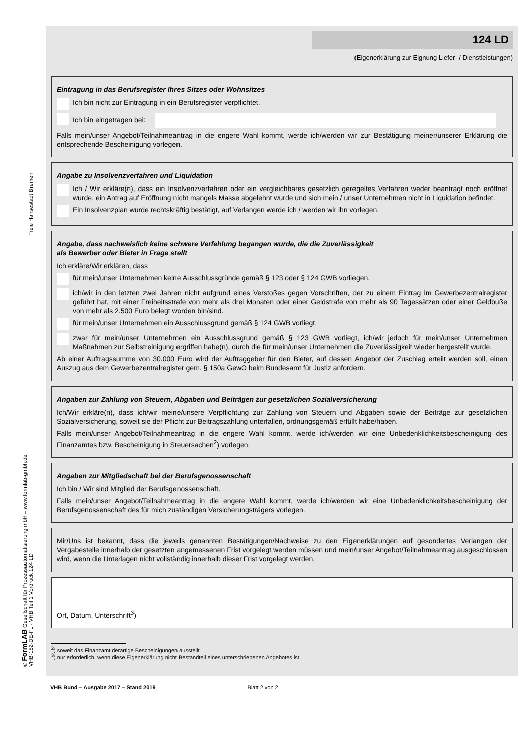Freie Hansestadt Bremen
© FormLAB Gesellschaft für Prozessautomatisierung mbH – www.formlab-gmbh.de VHB-152-DE-FL - VHB Teil 1 Vordruck 124 LD
124 LD
(Eigenerklärung zur Eignung Liefer- / Dienstleistungen)
Eintragung in das Berufsregister Ihres Sitzes oder Wohnsitzes
Ich bin nicht zur Eintragung in ein Berufsregister verpflichtet.
Ich bin eingetragen bei:
Falls mein/unser Angebot/Teilnahmeantrag in die engere Wahl kommt, werde ich/werden wir zur Bestätigung meiner/unserer Erklärung die entsprechende Bescheinigung vorlegen.
Angabe zu Insolvenzverfahren und Liquidation
Ich / Wir erkläre(n), dass ein Insolvenzverfahren oder ein vergleichbares gesetzlich geregeltes Verfahren weder beantragt noch eröffnet wurde, ein Antrag auf Eröffnung nicht mangels Masse abgelehnt wurde und sich mein / unser Unternehmen nicht in Liquidation befindet.
Ein Insolvenzplan wurde rechtskräftig bestätigt, auf Verlangen werde ich / werden wir ihn vorlegen.
Angabe, dass nachweislich keine schwere Verfehlung begangen wurde, die die Zuverlässigkeit
als Bewerber oder Bieter in Frage stellt
Ich erkläre/Wir erklären, dass
für mein/unser Unternehmen keine Ausschlussgründe gemäß § 123 oder § 124 GWB vorliegen.
ich/wir in den letzten zwei Jahren nicht aufgrund eines Verstoßes gegen Vorschriften, der zu einem Eintrag im Gewerbezentralregister geführt hat, mit einer Freiheitsstrafe von mehr als drei Monaten oder einer Geldstrafe von mehr als 90 Tagessätzen oder einer Geldbuße von mehr als 2.500 Euro belegt worden bin/sind.
für mein/unser Unternehmen ein Ausschlussgrund gemäß § 124 GWB vorliegt.
zwar für mein/unser Unternehmen ein Ausschlussgrund gemäß § 123 GWB vorliegt, ich/wir jedoch für mein/unser Unternehmen Maßnahmen zur Selbstreinigung ergriffen habe(n), durch die für mein/unser Unternehmen die Zuverlässigkeit wieder hergestellt wurde.
Ab einer Auftragssumme von 30.000 Euro wird der Auftraggeber für den Bieter, auf dessen Angebot der Zuschlag erteilt werden soll, einen Auszug aus dem Gewerbezentralregister gem. § 150a GewO beim Bundesamt für Justiz anfordern.
Angaben zur Zahlung von Steuern, Abgaben und Beiträgen zur gesetzlichen Sozialversicherung
Ich/Wir erkläre(n), dass ich/wir meine/unsere Verpflichtung zur Zahlung von Steuern und Abgaben sowie der Beiträge zur gesetzlichen Sozialversicherung, soweit sie der Pflicht zur Beitragszahlung unterfallen, ordnungsgemäß erfüllt habe/haben.
Falls mein/unser Angebot/Teilnahmeantrag in die engere Wahl kommt, werde ich/werden wir eine Unbedenklichkeitsbescheinigung des Finanzamtes bzw. Bescheinigung in Steuersachen<sup>2</sup>) vorlegen.
Angaben zur Mitgliedschaft bei der Berufsgenossenschaft
Ich bin / Wir sind Mitglied der Berufsgenossenschaft.
Falls mein/unser Angebot/Teilnahmeantrag in die engere Wahl kommt, werde ich/werden wir eine Unbedenklichkeitsbescheinigung der Berufsgenossenschaft des für mich zuständigen Versicherungsträgers vorlegen.
Mir/Uns ist bekannt, dass die jeweils genannten Bestätigungen/Nachweise zu den Eigenerklärungen auf gesondertes Verlangen der Vergabestelle innerhalb der gesetzten angemessenen Frist vorgelegt werden müssen und mein/unser Angebot/Teilnahmeantrag ausgeschlossen wird, wenn die Unterlagen nicht vollständig innerhalb dieser Frist vorgelegt werden.
Ort, Datum, Unterschrift<sup>3</sup>)
<sup>2</sup>) soweit das Finanzamt derartige Bescheinigungen ausstellt
<sup>3</sup>) nur erforderlich, wenn diese Eigenerklärung nicht Bestandteil eines unterschriebenen Angebotes ist
VHB Bund – Ausgabe 2017 – Stand 2019 Blatt 2 von 2